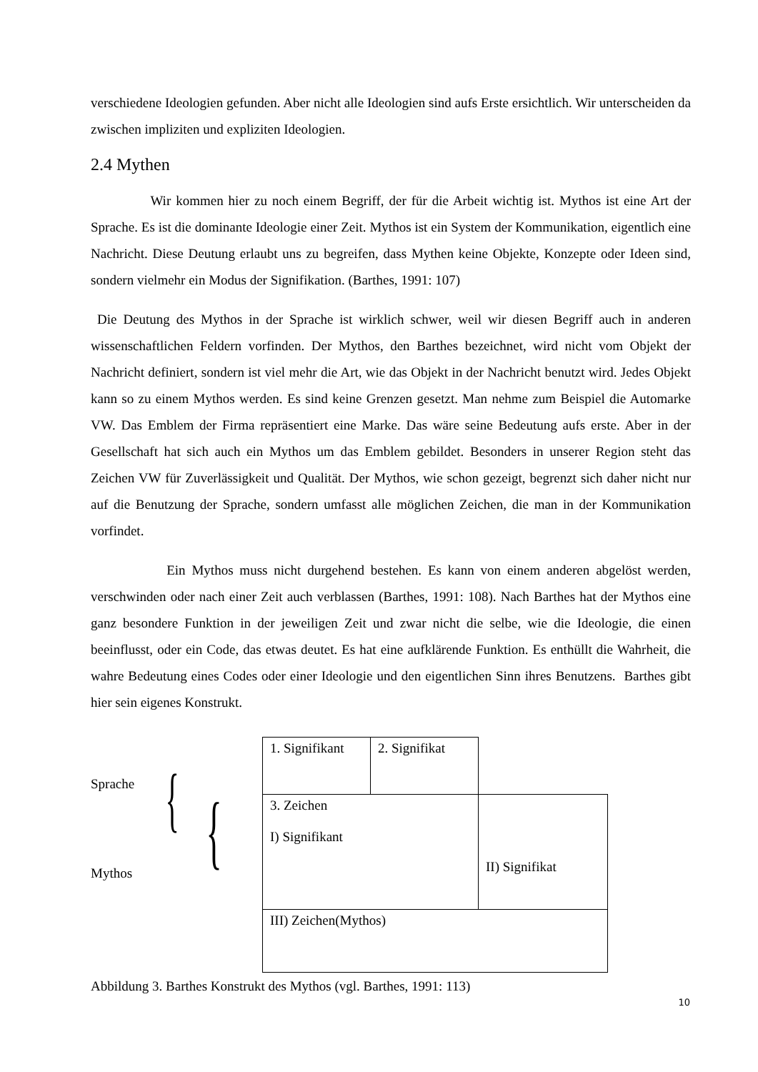verschiedene Ideologien gefunden. Aber nicht alle Ideologien sind aufs Erste ersichtlich. Wir unterscheiden da zwischen impliziten und expliziten Ideologien.
2.4 Mythen
Wir kommen hier zu noch einem Begriff, der für die Arbeit wichtig ist. Mythos ist eine Art der Sprache. Es ist die dominante Ideologie einer Zeit. Mythos ist ein System der Kommunikation, eigentlich eine Nachricht. Diese Deutung erlaubt uns zu begreifen, dass Mythen keine Objekte, Konzepte oder Ideen sind, sondern vielmehr ein Modus der Signifikation. (Barthes, 1991: 107)
Die Deutung des Mythos in der Sprache ist wirklich schwer, weil wir diesen Begriff auch in anderen wissenschaftlichen Feldern vorfinden. Der Mythos, den Barthes bezeichnet, wird nicht vom Objekt der Nachricht definiert, sondern ist viel mehr die Art, wie das Objekt in der Nachricht benutzt wird. Jedes Objekt kann so zu einem Mythos werden. Es sind keine Grenzen gesetzt. Man nehme zum Beispiel die Automarke VW. Das Emblem der Firma repräsentiert eine Marke. Das wäre seine Bedeutung aufs erste. Aber in der Gesellschaft hat sich auch ein Mythos um das Emblem gebildet. Besonders in unserer Region steht das Zeichen VW für Zuverlässigkeit und Qualität. Der Mythos, wie schon gezeigt, begrenzt sich daher nicht nur auf die Benutzung der Sprache, sondern umfasst alle möglichen Zeichen, die man in der Kommunikation vorfindet.
Ein Mythos muss nicht durgehend bestehen. Es kann von einem anderen abgelöst werden, verschwinden oder nach einer Zeit auch verblassen (Barthes, 1991: 108). Nach Barthes hat der Mythos eine ganz besondere Funktion in der jeweiligen Zeit und zwar nicht die selbe, wie die Ideologie, die einen beeinflusst, oder ein Code, das etwas deutet. Es hat eine aufklärende Funktion. Es enthüllt die Wahrheit, die wahre Bedeutung eines Codes oder einer Ideologie und den eigentlichen Sinn ihres Benutzens. Barthes gibt hier sein eigenes Konstrukt.
Sprache
Mythos
{ {
| 1. Signifikant | 2. Signifikat | |
| 3. Zeichen I) Signifikant | | II) Signifikat |
| III) Zeichen(Mythos) | | |
Abbildung 3. Barthes Konstrukt des Mythos (vgl. Barthes, 1991: 113)
10